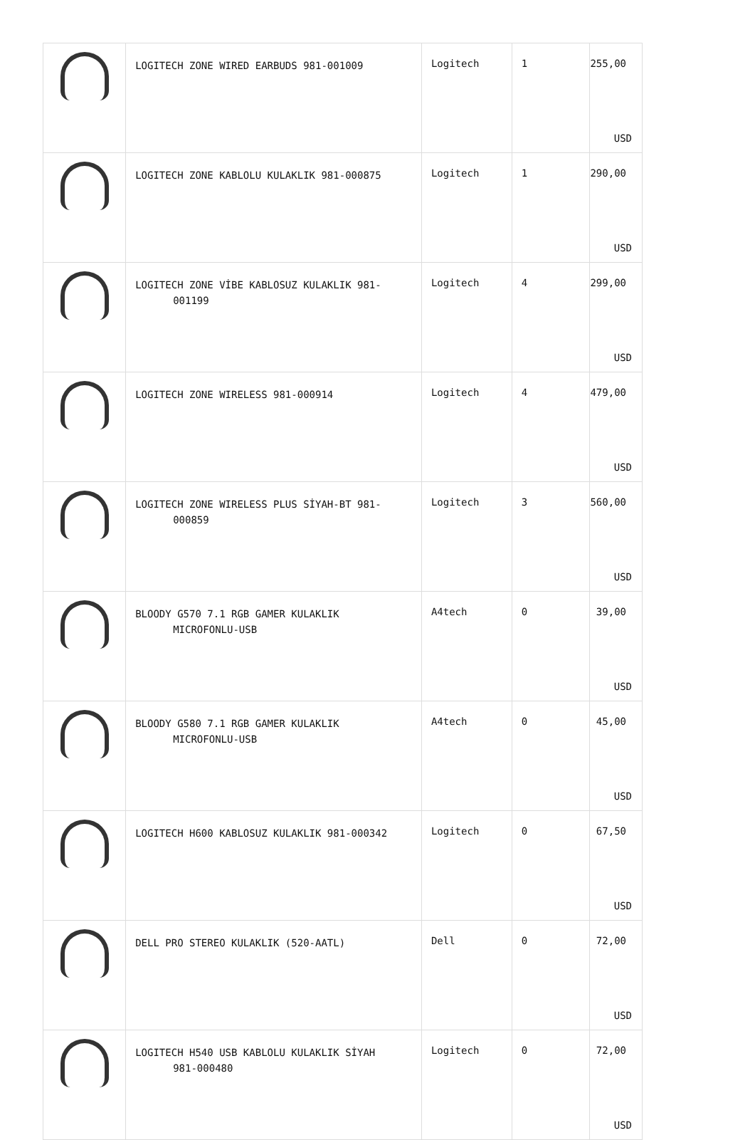| | LOGITECH ZONE WIRED EARBUDS 981-001009 | Logitech | 1 | 255,00 USD |
| | LOGITECH ZONE KABLOLU KULAKLIK 981-000875 | Logitech | 1 | 290,00 USD |
| | LOGITECH ZONE VİBE KABLOSUZ KULAKLIK 981- 001199 | Logitech | 4 | 299,00 USD |
| | LOGITECH ZONE WIRELESS 981-000914 | Logitech | 4 | 479,00 USD |
| | LOGITECH ZONE WIRELESS PLUS SİYAH-BT 981- 000859 | Logitech | 3 | 560,00 USD |
| | BLOODY G570 7.1 RGB GAMER KULAKLIK MICROFONLU-USB | A4tech | 0 | 39,00 USD |
| | BLOODY G580 7.1 RGB GAMER KULAKLIK MICROFONLU-USB | A4tech | 0 | 45,00 USD |
| | LOGITECH H600 KABLOSUZ KULAKLIK 981-000342 | Logitech | 0 | 67,50 USD |
| | DELL PRO STEREO KULAKLIK (520-AATL) | Dell | 0 | 72,00 USD |
| | LOGITECH H540 USB KABLOLU KULAKLIK SİYAH 981-000480 | Logitech | 0 | 72,00 USD |